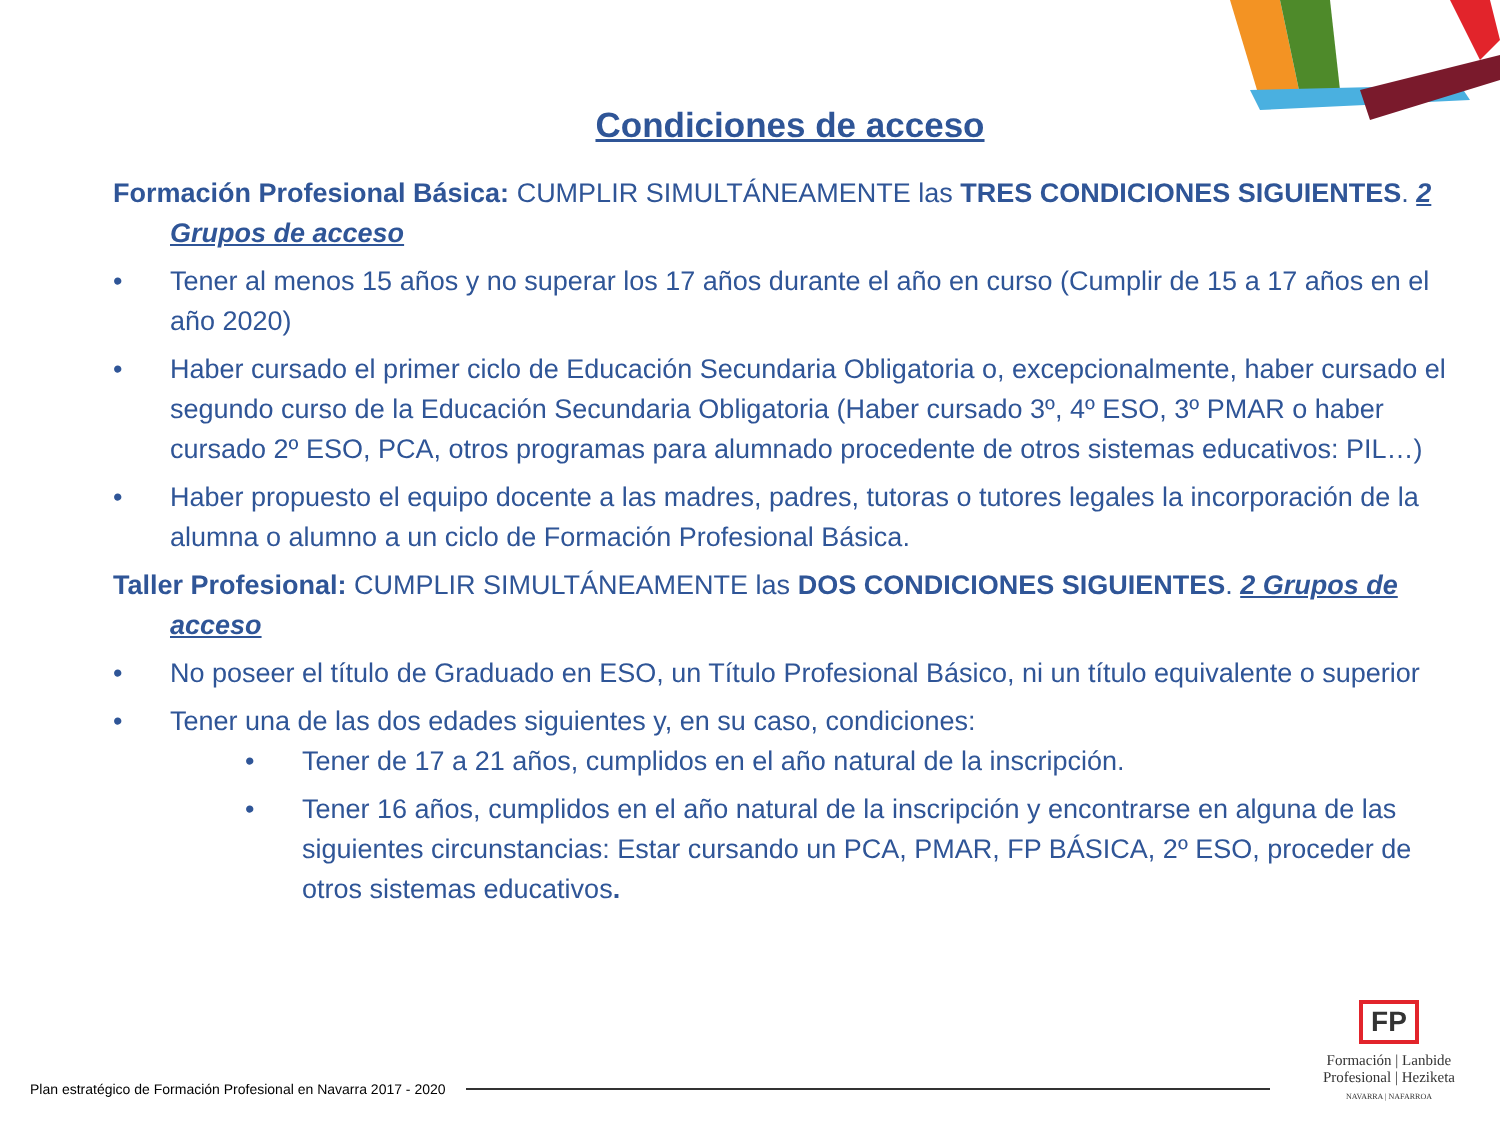Condiciones de acceso
Formación Profesional Básica: CUMPLIR SIMULTÁNEAMENTE las TRES CONDICIONES SIGUIENTES. 2 Grupos de acceso
• Tener al menos 15 años y no superar los 17 años durante el año en curso (Cumplir de 15 a 17 años en el año 2020)
• Haber cursado el primer ciclo de Educación Secundaria Obligatoria o, excepcionalmente, haber cursado el segundo curso de la Educación Secundaria Obligatoria (Haber cursado 3º, 4º ESO, 3º PMAR o haber cursado 2º ESO, PCA, otros programas para alumnado procedente de otros sistemas educativos: PIL…)
• Haber propuesto el equipo docente a las madres, padres, tutoras o tutores legales la incorporación de la alumna o alumno a un ciclo de Formación Profesional Básica.
Taller Profesional: CUMPLIR SIMULTÁNEAMENTE las DOS CONDICIONES SIGUIENTES. 2 Grupos de acceso
• No poseer el título de Graduado en ESO, un Título Profesional Básico, ni un título equivalente o superior
• Tener una de las dos edades siguientes y, en su caso, condiciones:
• Tener de 17 a 21 años, cumplidos en el año natural de la inscripción.
• Tener 16 años, cumplidos en el año natural de la inscripción y encontrarse en alguna de las siguientes circunstancias: Estar cursando un PCA, PMAR, FP BÁSICA, 2º ESO, proceder de otros sistemas educativos.
Plan estratégico de Formación Profesional en Navarra 2017 - 2020
FP
Formación | Lanbide
Profesional | Heziketa
NAVARRA | NAFARROA